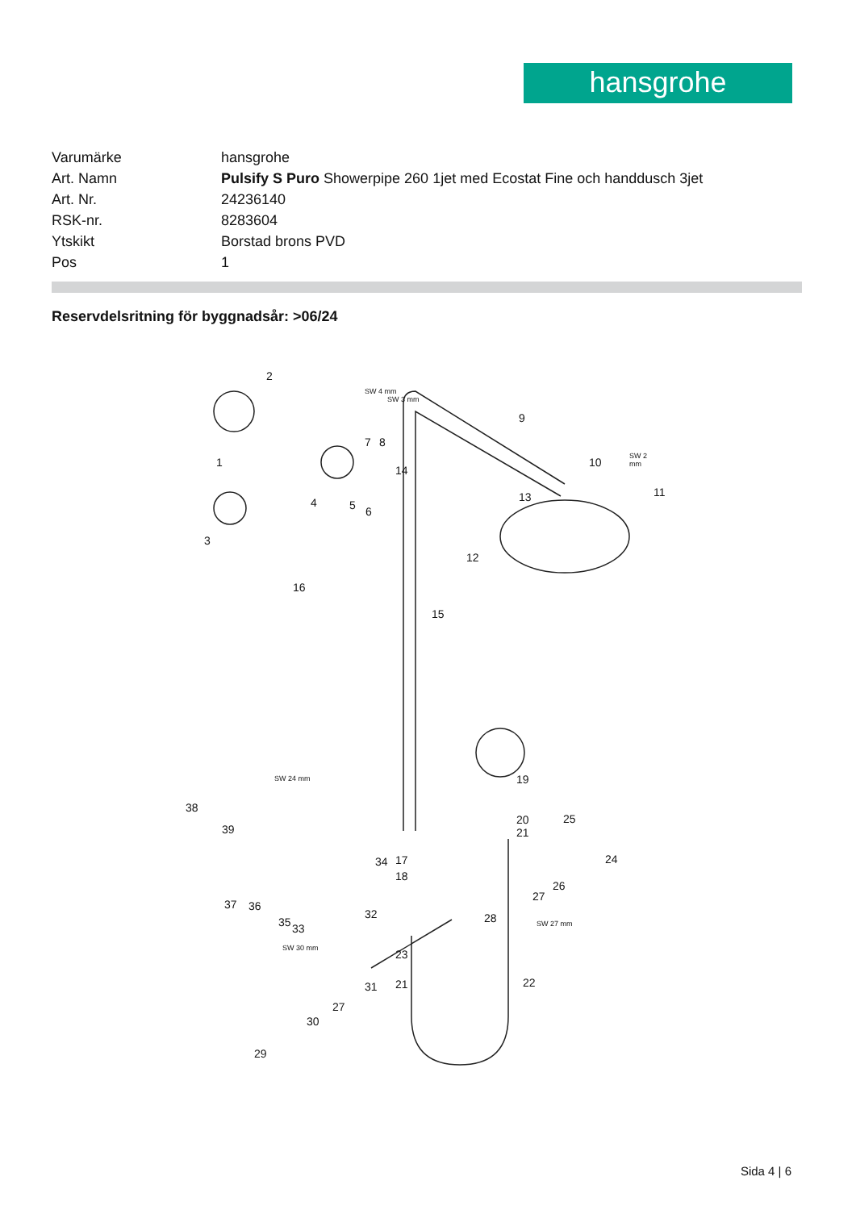hansgrohe
| Varumärke | hansgrohe |
| Art. Namn | Pulsify S Puro Showerpipe 260 1jet med Ecostat Fine och handdusch 3jet |
| Art. Nr. | 24236140 |
| RSK-nr. | 8283604 |
| Ytskikt | Borstad brons PVD |
| Pos | 1 |
Reservdelsritning för byggnadsår: >06/24
2
1
3
4 5 6
7 8
9
10
11
14
13
12
16
15
19
20
21
25
24 17
18
34
26
27
28
38
39
37 36
35 33
32
23
21 22 31
27
30
29
SW 4 mm
SW 3 mm
SW 2 mm
SW 24 mm
SW 30 mm
SW 27 mm
Sida 4 | 6